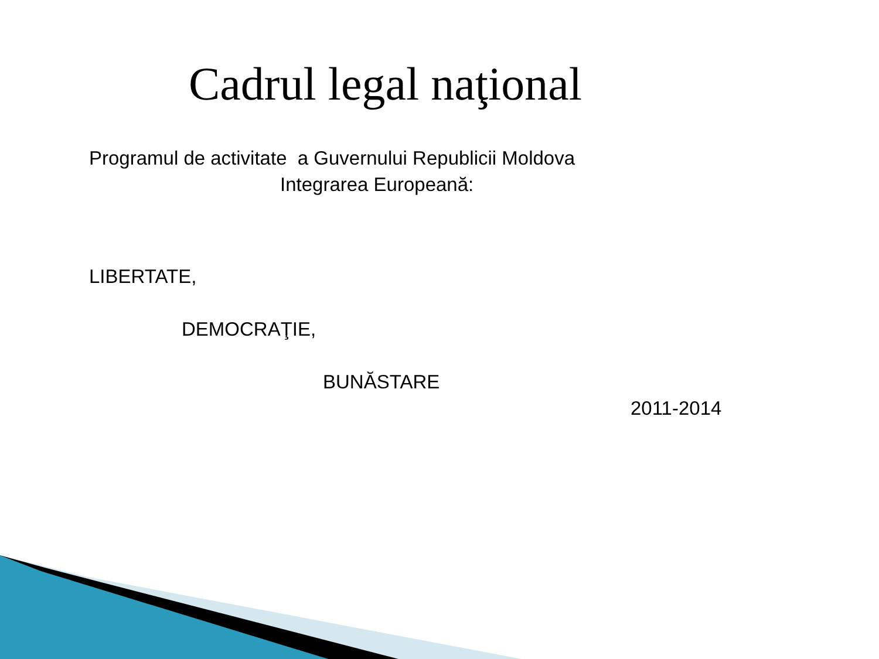Cadrul legal naţional
Programul de activitate a Guvernului Republicii Moldova
Integrarea Europeană:
LIBERTATE,
DEMOCRAŢIE,
BUNĂSTARE
2011-2014